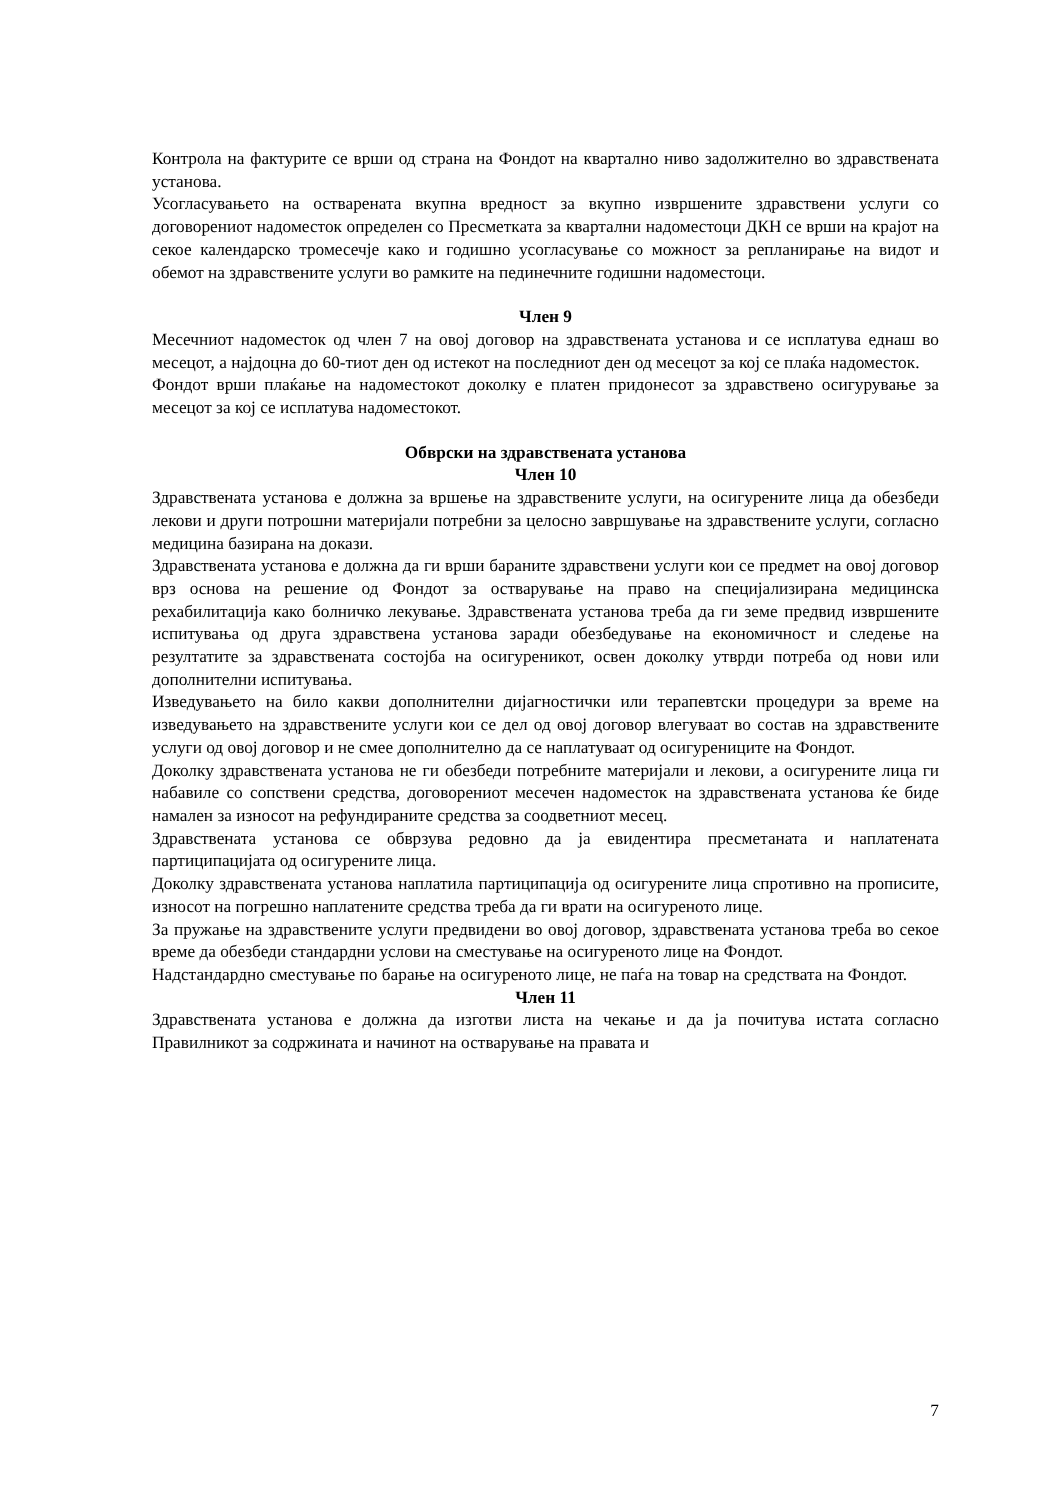Контрола на фактурите се врши од страна на Фондот на квартално ниво задолжително во здравствената установа.
Усогласувањето на остварената вкупна вредност за вкупно извршените здравствени услуги со договорениот надоместок определен со Пресметката за квартални надоместоци ДКН се врши на крајот на секое календарско тромесечје како и годишно усогласување со можност за репланирање на видот и обемот на здравствените услуги во рамките на пединечните годишни надоместоци.
Член 9
Месечниот надоместок од член 7 на овој договор на здравствената установа и се исплатува еднаш во месецот, а најдоцна до 60-тиот ден од истекот на последниот ден од месецот за кој се плаќа надоместок.
Фондот врши плаќање на надоместокот доколку е платен придонесот за здравствено осигурување за месецот за кој се исплатува надоместокот.
Обврски на здравствената установа
Член 10
Здравствената установа е должна за вршење на здравствените услуги, на осигурените лица да обезбеди лекови и други потрошни материјали потребни за целосно завршување на здравствените услуги, согласно медицина базирана на докази.
Здравствената установа е должна да ги врши бараните здравствени услуги кои се предмет на овој договор врз основа на решение од Фондот за остварување на право на специјализирана медицинска рехабилитација како болничко лекување. Здравствената установа треба да ги земе предвид извршените испитувања од друга здравствена установа заради обезбедување на економичност и следење на резултатите за здравствената состојба на осигуреникот, освен доколку утврди потреба од нови или дополнителни испитувања.
Изведувањето на било какви дополнителни дијагностички или терапевтски процедури за време на изведувањето на здравствените услуги кои се дел од овој договор влегуваат во состав на здравствените услуги од овој договор и не смее дополнително да се наплатуваат од осигурениците на Фондот.
Доколку здравствената установа не ги обезбеди потребните материјали и лекови, а осигурените лица ги набавиле со сопствени средства, договорениот месечен надоместок на здравствената установа ќе биде намален за износот на рефундираните средства за соодветниот месец.
Здравствената установа се обврзува редовно да ја евидентира пресметаната и наплатената партиципацијата од осигурените лица.
Доколку здравствената установа наплатила партиципација од осигурените лица спротивно на прописите, износот на погрешно наплатените средства треба да ги врати на осигуреното лице.
За пружање на здравствените услуги предвидени во овој договор, здравствената установа треба во секое време да обезбеди стандардни услови на сместување на осигуреното лице на Фондот.
Надстандардно сместување по барање на осигуреното лице, не паѓа на товар на средствата на Фондот.
Член 11
Здравствената установа е должна да изготви листа на чекање и да ја почитува истата согласно Правилникот за содржината и начинот на остварување на правата и
7